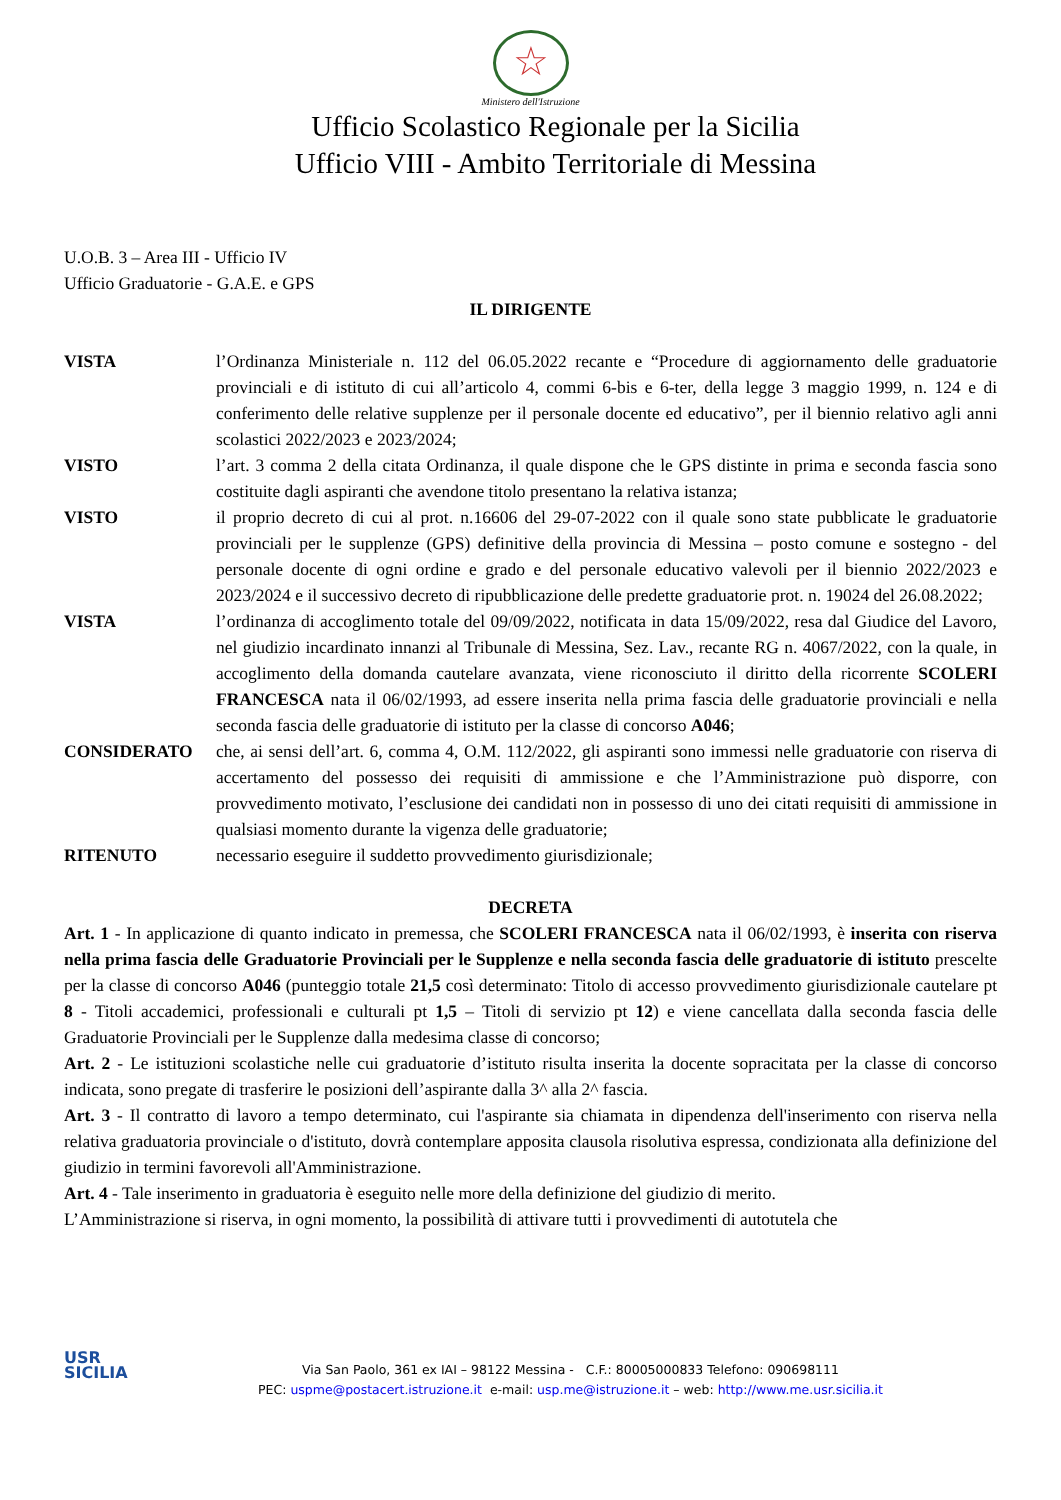☆
Ministero dell'Istruzione
Ufficio Scolastico Regionale per la Sicilia
Ufficio VIII - Ambito Territoriale di Messina
U.O.B. 3 – Area III - Ufficio IV
Ufficio Graduatorie - G.A.E. e GPS
IL DIRIGENTE
VISTA l’Ordinanza Ministeriale n. 112 del 06.05.2022 recante e “Procedure di aggiornamento delle graduatorie provinciali e di istituto di cui all’articolo 4, commi 6-bis e 6-ter, della legge 3 maggio 1999, n. 124 e di conferimento delle relative supplenze per il personale docente ed educativo”, per il biennio relativo agli anni scolastici 2022/2023 e 2023/2024;
VISTO l’art. 3 comma 2 della citata Ordinanza, il quale dispone che le GPS distinte in prima e seconda fascia sono costituite dagli aspiranti che avendone titolo presentano la relativa istanza;
VISTO il proprio decreto di cui al prot. n.16606 del 29-07-2022 con il quale sono state pubblicate le graduatorie provinciali per le supplenze (GPS) definitive della provincia di Messina – posto comune e sostegno - del personale docente di ogni ordine e grado e del personale educativo valevoli per il biennio 2022/2023 e 2023/2024 e il successivo decreto di ripubblicazione delle predette graduatorie prot. n. 19024 del 26.08.2022;
VISTA l’ordinanza di accoglimento totale del 09/09/2022, notificata in data 15/09/2022, resa dal Giudice del Lavoro, nel giudizio incardinato innanzi al Tribunale di Messina, Sez. Lav., recante RG n. 4067/2022, con la quale, in accoglimento della domanda cautelare avanzata, viene riconosciuto il diritto della ricorrente SCOLERI FRANCESCA nata il 06/02/1993, ad essere inserita nella prima fascia delle graduatorie provinciali e nella seconda fascia delle graduatorie di istituto per la classe di concorso A046;
CONSIDERATO che, ai sensi dell’art. 6, comma 4, O.M. 112/2022, gli aspiranti sono immessi nelle graduatorie con riserva di accertamento del possesso dei requisiti di ammissione e che l’Amministrazione può disporre, con provvedimento motivato, l’esclusione dei candidati non in possesso di uno dei citati requisiti di ammissione in qualsiasi momento durante la vigenza delle graduatorie;
RITENUTO necessario eseguire il suddetto provvedimento giurisdizionale;
DECRETA
Art. 1 - In applicazione di quanto indicato in premessa, che SCOLERI FRANCESCA nata il 06/02/1993, è inserita con riserva nella prima fascia delle Graduatorie Provinciali per le Supplenze e nella seconda fascia delle graduatorie di istituto prescelte per la classe di concorso A046 (punteggio totale 21,5 così determinato: Titolo di accesso provvedimento giurisdizionale cautelare pt 8 - Titoli accademici, professionali e culturali pt 1,5 – Titoli di servizio pt 12) e viene cancellata dalla seconda fascia delle Graduatorie Provinciali per le Supplenze dalla medesima classe di concorso;
Art. 2 - Le istituzioni scolastiche nelle cui graduatorie d’istituto risulta inserita la docente sopracitata per la classe di concorso indicata, sono pregate di trasferire le posizioni dell’aspirante dalla 3^ alla 2^ fascia.
Art. 3 - Il contratto di lavoro a tempo determinato, cui l'aspirante sia chiamata in dipendenza dell'inserimento con riserva nella relativa graduatoria provinciale o d'istituto, dovrà contemplare apposita clausola risolutiva espressa, condizionata alla definizione del giudizio in termini favorevoli all'Amministrazione.
Art. 4 - Tale inserimento in graduatoria è eseguito nelle more della definizione del giudizio di merito.
L’Amministrazione si riserva, in ogni momento, la possibilità di attivare tutti i provvedimenti di autotutela che
USR
SICILIA
Via San Paolo, 361 ex IAI – 98122 Messina - C.F.: 80005000833 Telefono: 090698111
PEC: uspme@postacert.istruzione.it e-mail: usp.me@istruzione.it – web: http://www.me.usr.sicilia.it